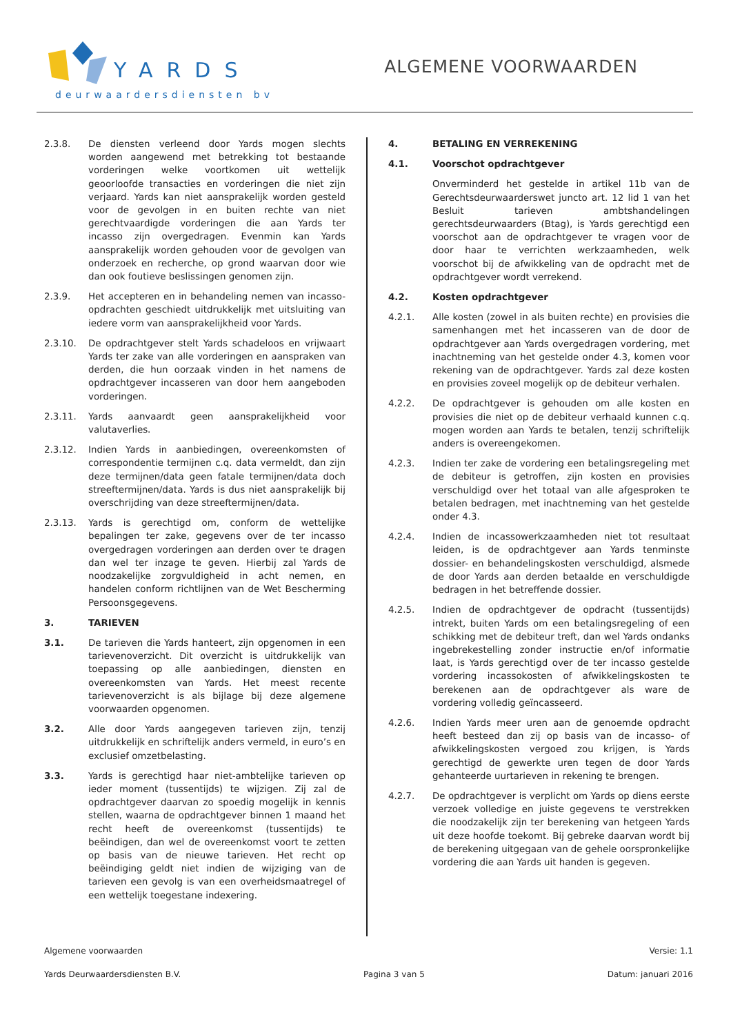YARDS
deurwaardersdiensten bv
ALGEMENE VOORWAARDEN
2.3.8. De diensten verleend door Yards mogen slechts worden aangewend met betrekking tot bestaande vorderingen welke voortkomen uit wettelijk geoorloofde transacties en vorderingen die niet zijn verjaard. Yards kan niet aansprakelijk worden gesteld voor de gevolgen in en buiten rechte van niet gerechtvaardigde vorderingen die aan Yards ter incasso zijn overgedragen. Evenmin kan Yards aansprakelijk worden gehouden voor de gevolgen van onderzoek en recherche, op grond waarvan door wie dan ook foutieve beslissingen genomen zijn.
2.3.9. Het accepteren en in behandeling nemen van incasso-opdrachten geschiedt uitdrukkelijk met uitsluiting van iedere vorm van aansprakelijkheid voor Yards.
2.3.10. De opdrachtgever stelt Yards schadeloos en vrijwaart Yards ter zake van alle vorderingen en aanspraken van derden, die hun oorzaak vinden in het namens de opdrachtgever incasseren van door hem aangeboden vorderingen.
2.3.11. Yards aanvaardt geen aansprakelijkheid voor valutaverlies.
2.3.12. Indien Yards in aanbiedingen, overeenkomsten of correspondentie termijnen c.q. data vermeldt, dan zijn deze termijnen/data geen fatale termijnen/data doch streeftermijnen/data. Yards is dus niet aansprakelijk bij overschrijding van deze streeftermijnen/data.
2.3.13. Yards is gerechtigd om, conform de wettelijke bepalingen ter zake, gegevens over de ter incasso overgedragen vorderingen aan derden over te dragen dan wel ter inzage te geven. Hierbij zal Yards de noodzakelijke zorgvuldigheid in acht nemen, en handelen conform richtlijnen van de Wet Bescherming Persoonsgegevens.
3. TARIEVEN
3.1. De tarieven die Yards hanteert, zijn opgenomen in een tarievenoverzicht. Dit overzicht is uitdrukkelijk van toepassing op alle aanbiedingen, diensten en overeenkomsten van Yards. Het meest recente tarievenoverzicht is als bijlage bij deze algemene voorwaarden opgenomen.
3.2. Alle door Yards aangegeven tarieven zijn, tenzij uitdrukkelijk en schriftelijk anders vermeld, in euro’s en exclusief omzetbelasting.
3.3. Yards is gerechtigd haar niet-ambtelijke tarieven op ieder moment (tussentijds) te wijzigen. Zij zal de opdrachtgever daarvan zo spoedig mogelijk in kennis stellen, waarna de opdrachtgever binnen 1 maand het recht heeft de overeenkomst (tussentijds) te beëindigen, dan wel de overeenkomst voort te zetten op basis van de nieuwe tarieven. Het recht op beëindiging geldt niet indien de wijziging van de tarieven een gevolg is van een overheidsmaatregel of een wettelijk toegestane indexering.
4. BETALING EN VERREKENING
4.1. Voorschot opdrachtgever
Onverminderd het gestelde in artikel 11b van de Gerechtsdeurwaarderswet juncto art. 12 lid 1 van het Besluit tarieven ambtshandelingen gerechtsdeurwaarders (Btag), is Yards gerechtigd een voorschot aan de opdrachtgever te vragen voor de door haar te verrichten werkzaamheden, welk voorschot bij de afwikkeling van de opdracht met de opdrachtgever wordt verrekend.
4.2. Kosten opdrachtgever
4.2.1. Alle kosten (zowel in als buiten rechte) en provisies die samenhangen met het incasseren van de door de opdrachtgever aan Yards overgedragen vordering, met inachtneming van het gestelde onder 4.3, komen voor rekening van de opdrachtgever. Yards zal deze kosten en provisies zoveel mogelijk op de debiteur verhalen.
4.2.2. De opdrachtgever is gehouden om alle kosten en provisies die niet op de debiteur verhaald kunnen c.q. mogen worden aan Yards te betalen, tenzij schriftelijk anders is overeengekomen.
4.2.3. Indien ter zake de vordering een betalingsregeling met de debiteur is getroffen, zijn kosten en provisies verschuldigd over het totaal van alle afgesproken te betalen bedragen, met inachtneming van het gestelde onder 4.3.
4.2.4. Indien de incassowerkzaamheden niet tot resultaat leiden, is de opdrachtgever aan Yards tenminste dossier- en behandelingskosten verschuldigd, alsmede de door Yards aan derden betaalde en verschuldigde bedragen in het betreffende dossier.
4.2.5. Indien de opdrachtgever de opdracht (tussentijds) intrekt, buiten Yards om een betalingsregeling of een schikking met de debiteur treft, dan wel Yards ondanks ingebrekestelling zonder instructie en/of informatie laat, is Yards gerechtigd over de ter incasso gestelde vordering incassokosten of afwikkelingskosten te berekenen aan de opdrachtgever als ware de vordering volledig geïncasseerd.
4.2.6. Indien Yards meer uren aan de genoemde opdracht heeft besteed dan zij op basis van de incasso- of afwikkelingskosten vergoed zou krijgen, is Yards gerechtigd de gewerkte uren tegen de door Yards gehanteerde uurtarieven in rekening te brengen.
4.2.7. De opdrachtgever is verplicht om Yards op diens eerste verzoek volledige en juiste gegevens te verstrekken die noodzakelijk zijn ter berekening van hetgeen Yards uit deze hoofde toekomt. Bij gebreke daarvan wordt bij de berekening uitgegaan van de gehele oorspronkelijke vordering die aan Yards uit handen is gegeven.
Algemene voorwaarden Versie: 1.1
Yards Deurwaardersdiensten B.V. Pagina 3 van 5 Datum: januari 2016